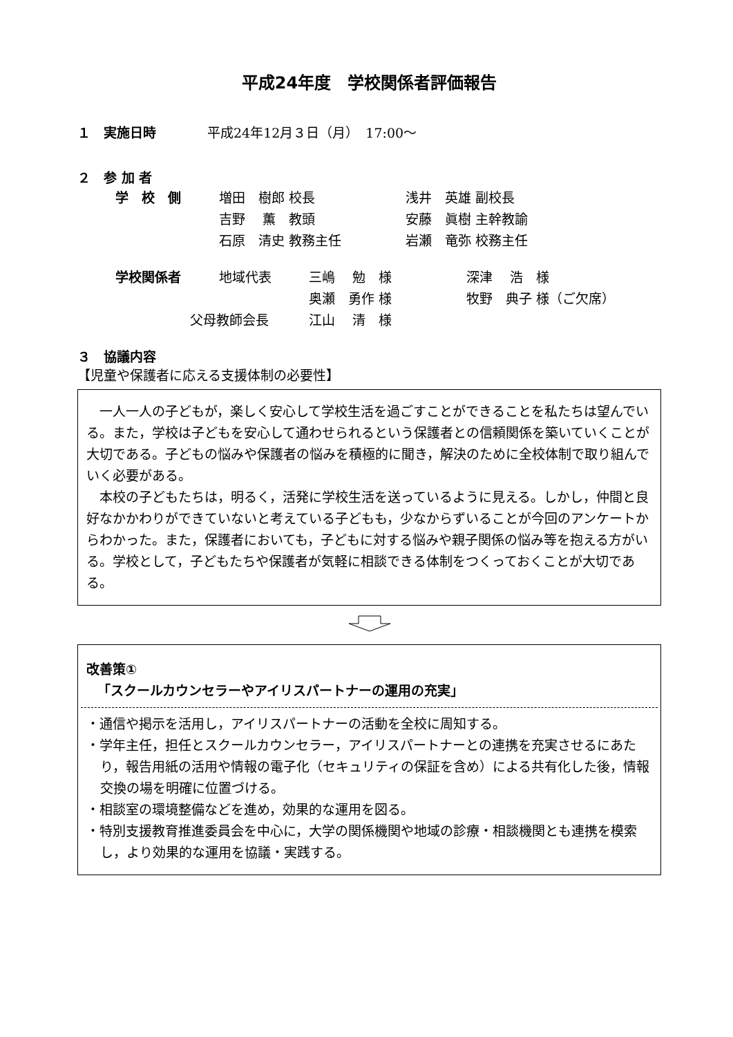平成24年度　学校関係者評価報告
| １ 実施日時 | 平成24年12月３日（月） 17:00～ |
２　参 加 者
| 学 校 側 | 増田 樹郎 校長 | 浅井 英雄 副校長 |
| | 吉野 薫 教頭 | 安藤 眞樹 主幹教諭 |
| | 石原 清史 教務主任 | 岩瀬 竜弥 校務主任 |
| 学校関係者 | 地域代表 | 三嶋 勉 様 | 深津 浩 様 |
| | | 奥瀬 勇作 様 | 牧野 典子 様（ご欠席） |
| 父母教師会長 | | 江山 清 様 | |
３　協議内容
【児童や保護者に応える支援体制の必要性】
　一人一人の子どもが，楽しく安心して学校生活を過ごすことができることを私たちは望んでいる。また，学校は子どもを安心して通わせられるという保護者との信頼関係を築いていくことが大切である。子どもの悩みや保護者の悩みを積極的に聞き，解決のために全校体制で取り組んでいく必要がある。
　本校の子どもたちは，明るく，活発に学校生活を送っているように見える。しかし，仲間と良好なかかわりができていないと考えている子どもも，少なからずいることが今回のアンケートからわかった。また，保護者においても，子どもに対する悩みや親子関係の悩み等を抱える方がいる。学校として，子どもたちや保護者が気軽に相談できる体制をつくっておくことが大切である。
改善策①
「スクールカウンセラーやアイリスパートナーの運用の充実」
・通信や掲示を活用し，アイリスパートナーの活動を全校に周知する。
・学年主任，担任とスクールカウンセラー，アイリスパートナーとの連携を充実させるにあたり，報告用紙の活用や情報の電子化（セキュリティの保証を含め）による共有化した後，情報交換の場を明確に位置づける。
・相談室の環境整備などを進め，効果的な運用を図る。
・特別支援教育推進委員会を中心に，大学の関係機関や地域の診療・相談機関とも連携を模索し，より効果的な運用を協議・実践する。